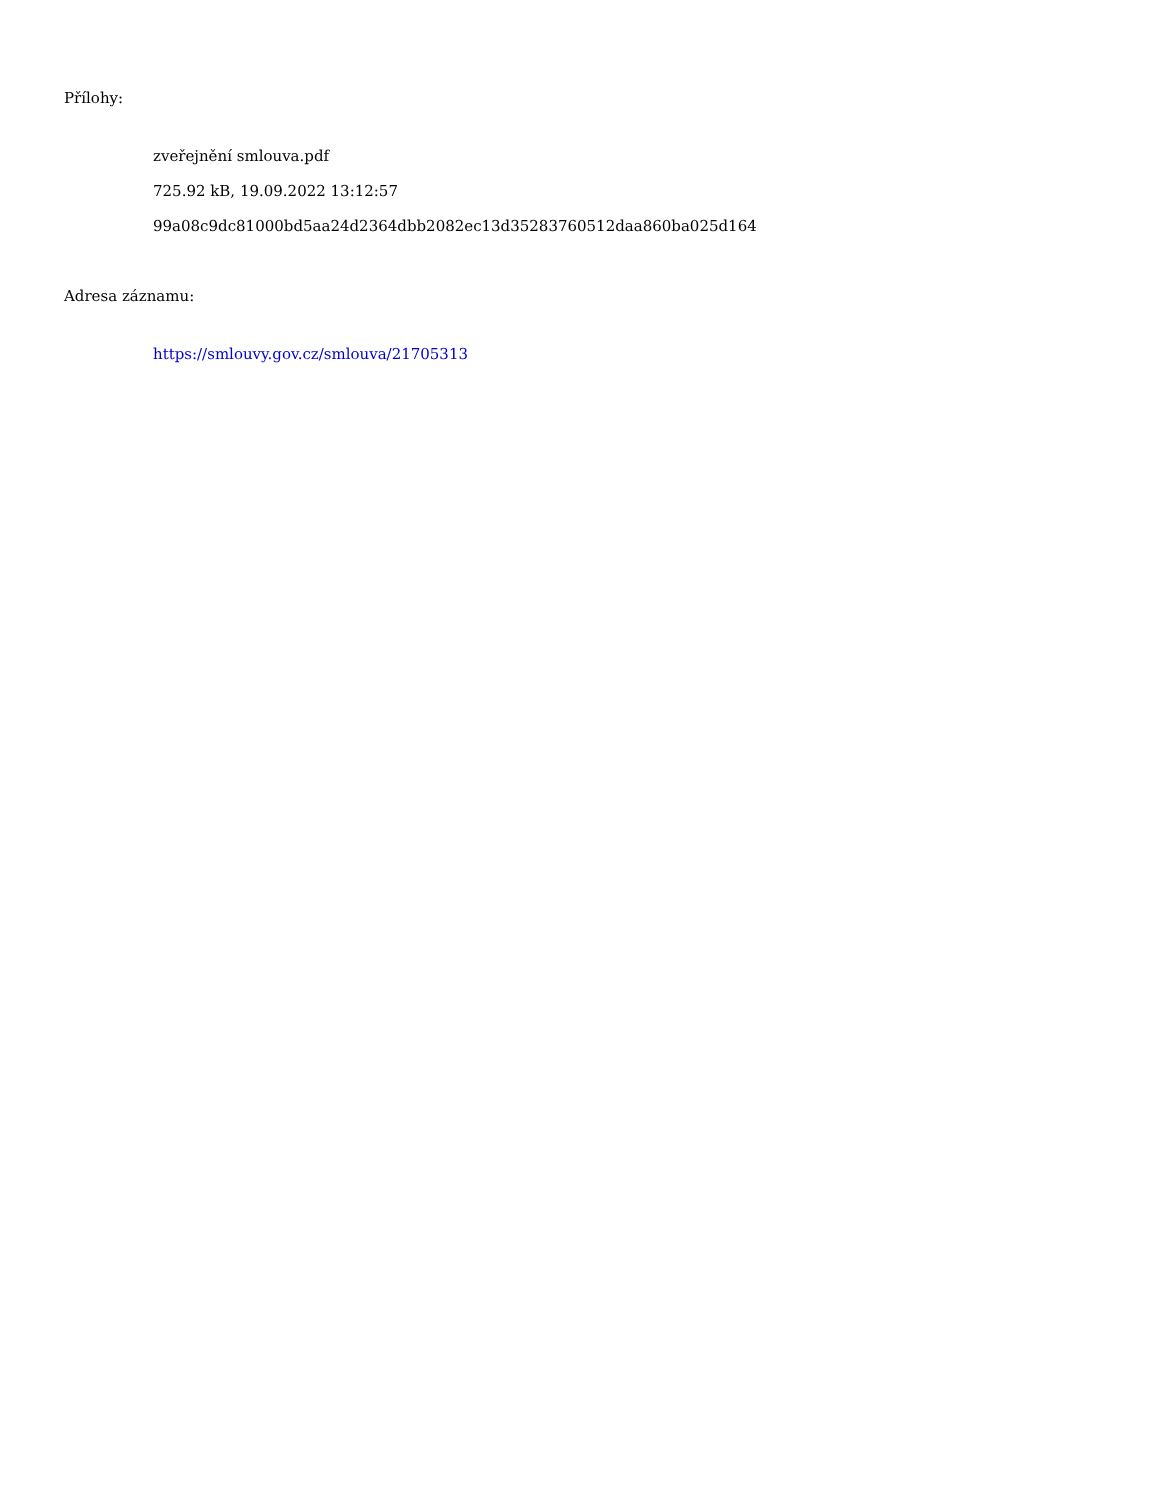Přílohy:
zveřejnění smlouva.pdf
725.92 kB, 19.09.2022 13:12:57
99a08c9dc81000bd5aa24d2364dbb2082ec13d35283760512daa860ba025d164
Adresa záznamu:
https://smlouvy.gov.cz/smlouva/21705313